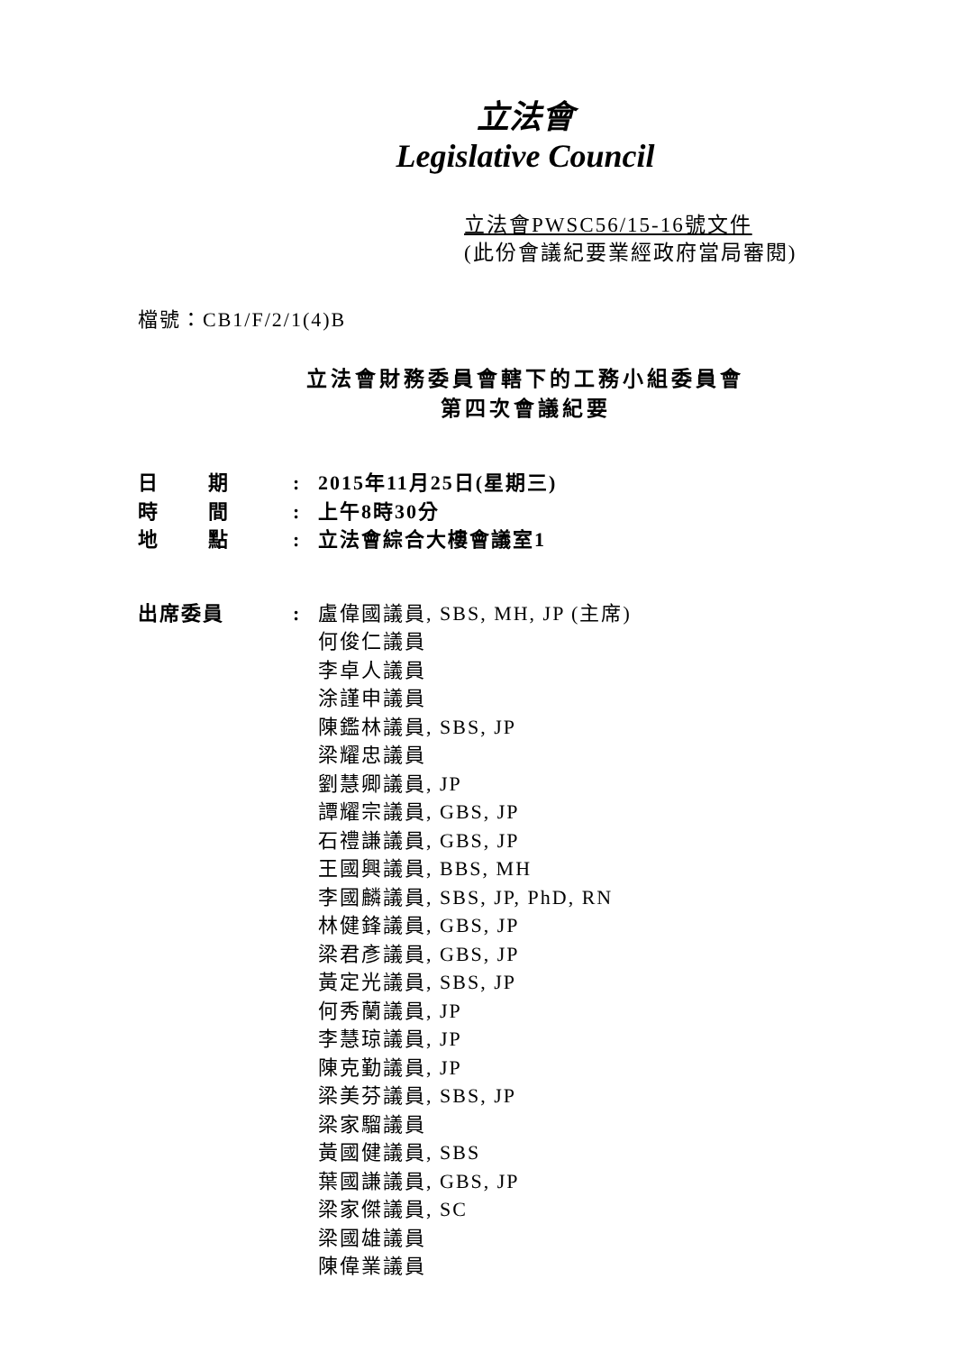立法會
Legislative Council
立法會PWSC56/15-16號文件
(此份會議紀要業經政府當局審閱)
檔號：CB1/F/2/1(4)B
立法會財務委員會轄下的工務小組委員會
第四次會議紀要
| 日 期 | : | 2015年11月25日(星期三) |
| 時 間 | : | 上午8時30分 |
| 地 點 | : | 立法會綜合大樓會議室1 |
| 出席委員 | : | 盧偉國議員, SBS, MH, JP (主席) 何俊仁議員 李卓人議員 涂謹申議員 陳鑑林議員, SBS, JP 梁耀忠議員 劉慧卿議員, JP 譚耀宗議員, GBS, JP 石禮謙議員, GBS, JP 王國興議員, BBS, MH 李國麟議員, SBS, JP, PhD, RN 林健鋒議員, GBS, JP 梁君彥議員, GBS, JP 黃定光議員, SBS, JP 何秀蘭議員, JP 李慧琼議員, JP 陳克勤議員, JP 梁美芬議員, SBS, JP 梁家騮議員 黃國健議員, SBS 葉國謙議員, GBS, JP 梁家傑議員, SC 梁國雄議員 陳偉業議員 |